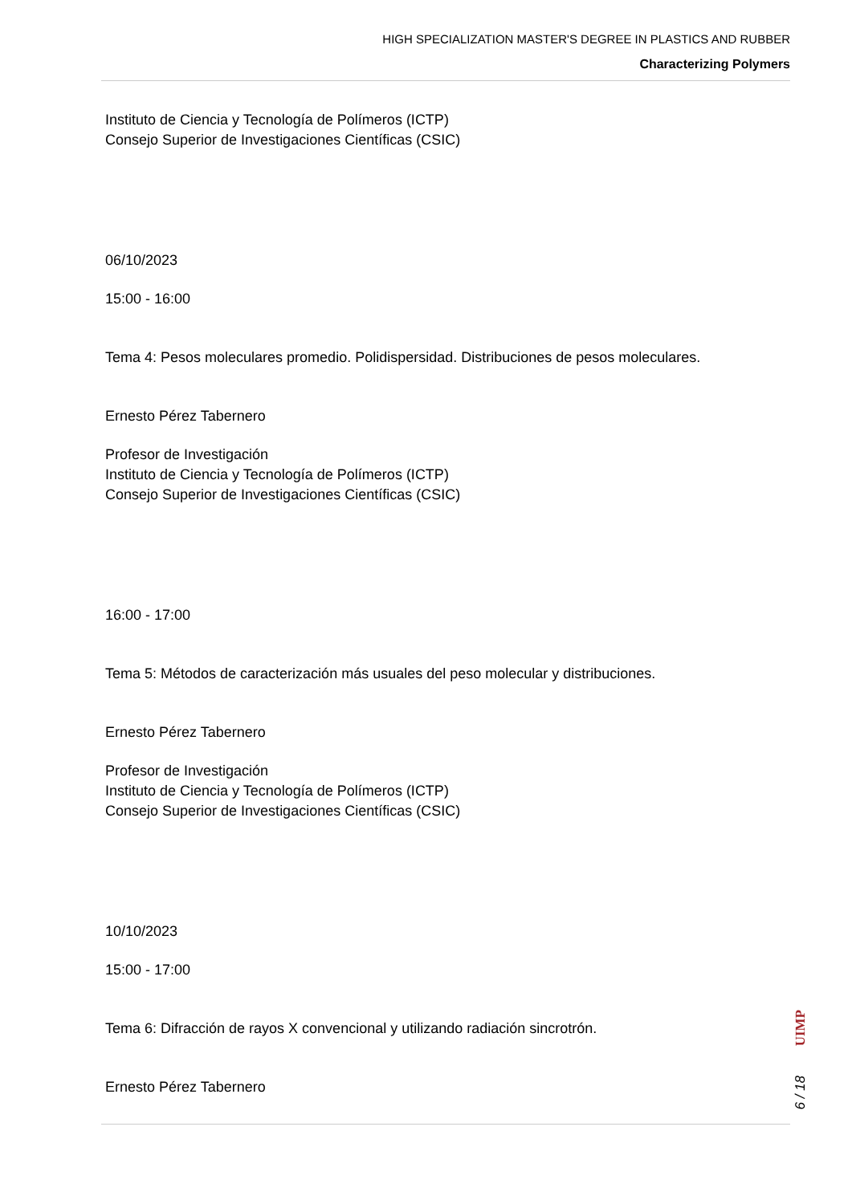HIGH SPECIALIZATION MASTER'S DEGREE IN PLASTICS AND RUBBER
Characterizing Polymers
Instituto de Ciencia y Tecnología de Polímeros (ICTP)
Consejo Superior de Investigaciones Científicas (CSIC)
06/10/2023
15:00 - 16:00
Tema 4: Pesos moleculares promedio. Polidispersidad. Distribuciones de pesos moleculares.
Ernesto Pérez Tabernero
Profesor de Investigación
Instituto de Ciencia y Tecnología de Polímeros (ICTP)
Consejo Superior de Investigaciones Científicas (CSIC)
16:00 - 17:00
Tema 5: Métodos de caracterización más usuales del peso molecular y distribuciones.
Ernesto Pérez Tabernero
Profesor de Investigación
Instituto de Ciencia y Tecnología de Polímeros (ICTP)
Consejo Superior de Investigaciones Científicas (CSIC)
10/10/2023
15:00 - 17:00
Tema 6: Difracción de rayos X convencional y utilizando radiación sincrotrón.
Ernesto Pérez Tabernero
UIMP
6 / 18